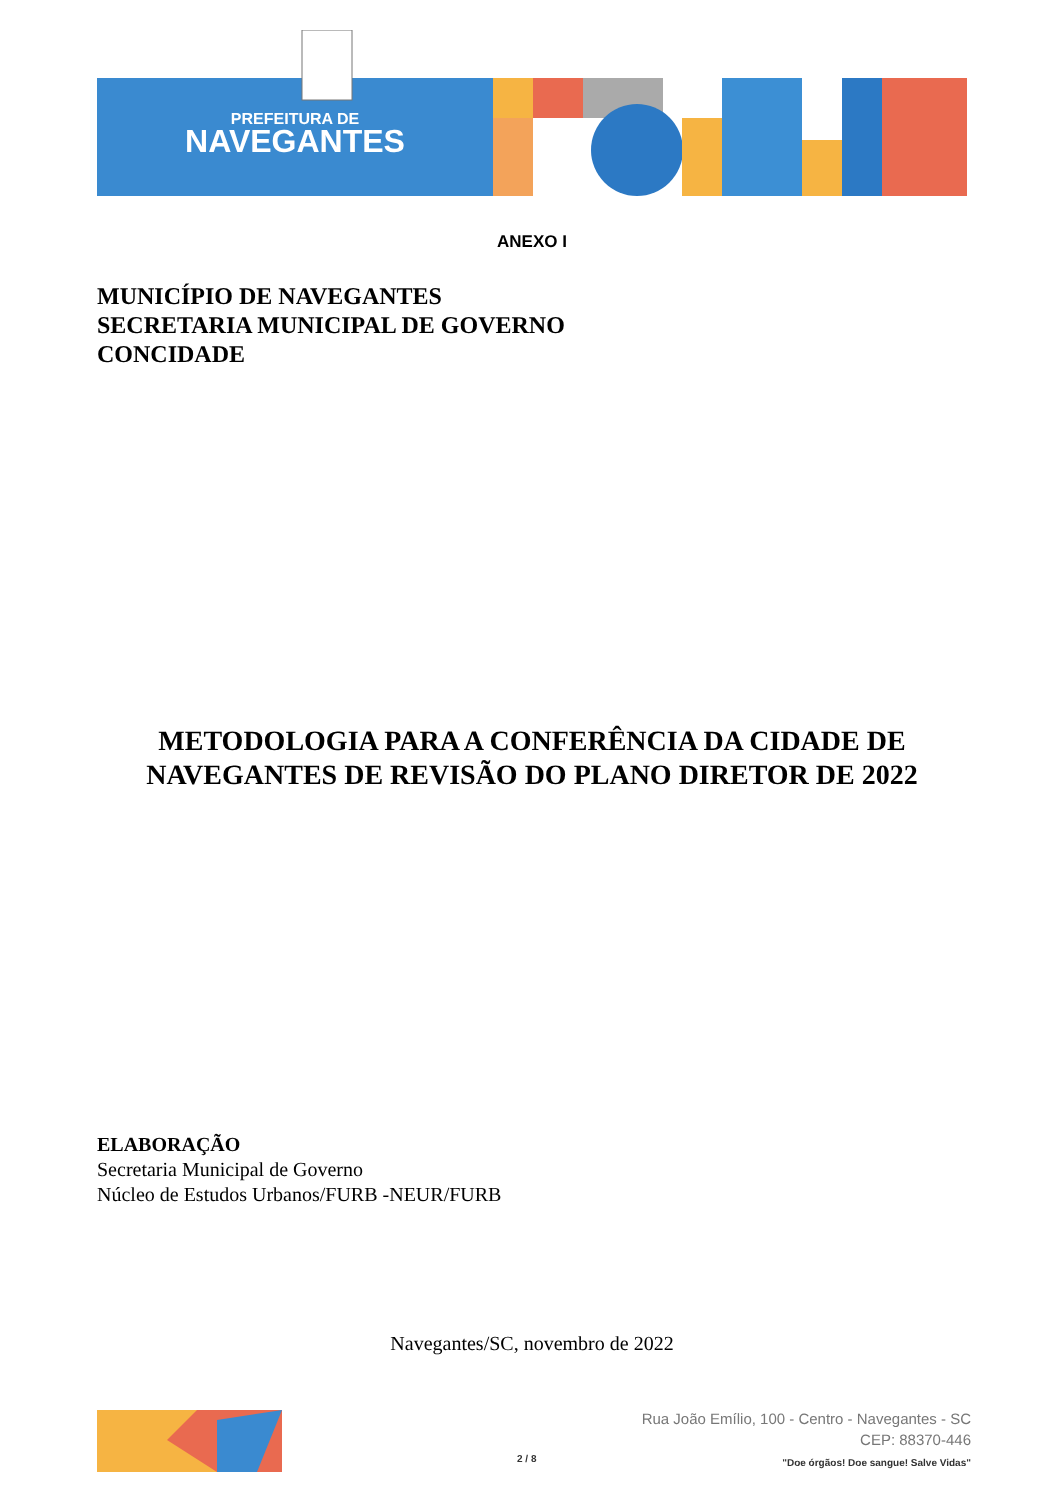PREFEITURA DE
NAVEGANTES
ANEXO I
MUNICÍPIO DE NAVEGANTES
SECRETARIA MUNICIPAL DE GOVERNO
CONCIDADE
METODOLOGIA PARA A CONFERÊNCIA DA CIDADE DE NAVEGANTES DE REVISÃO DO PLANO DIRETOR DE 2022
ELABORAÇÃO
Secretaria Municipal de Governo
Núcleo de Estudos Urbanos/FURB -NEUR/FURB
Navegantes/SC, novembro de 2022
2 / 8
Rua João Emílio, 100 - Centro - Navegantes - SC
CEP: 88370-446
"Doe órgãos! Doe sangue! Salve Vidas"